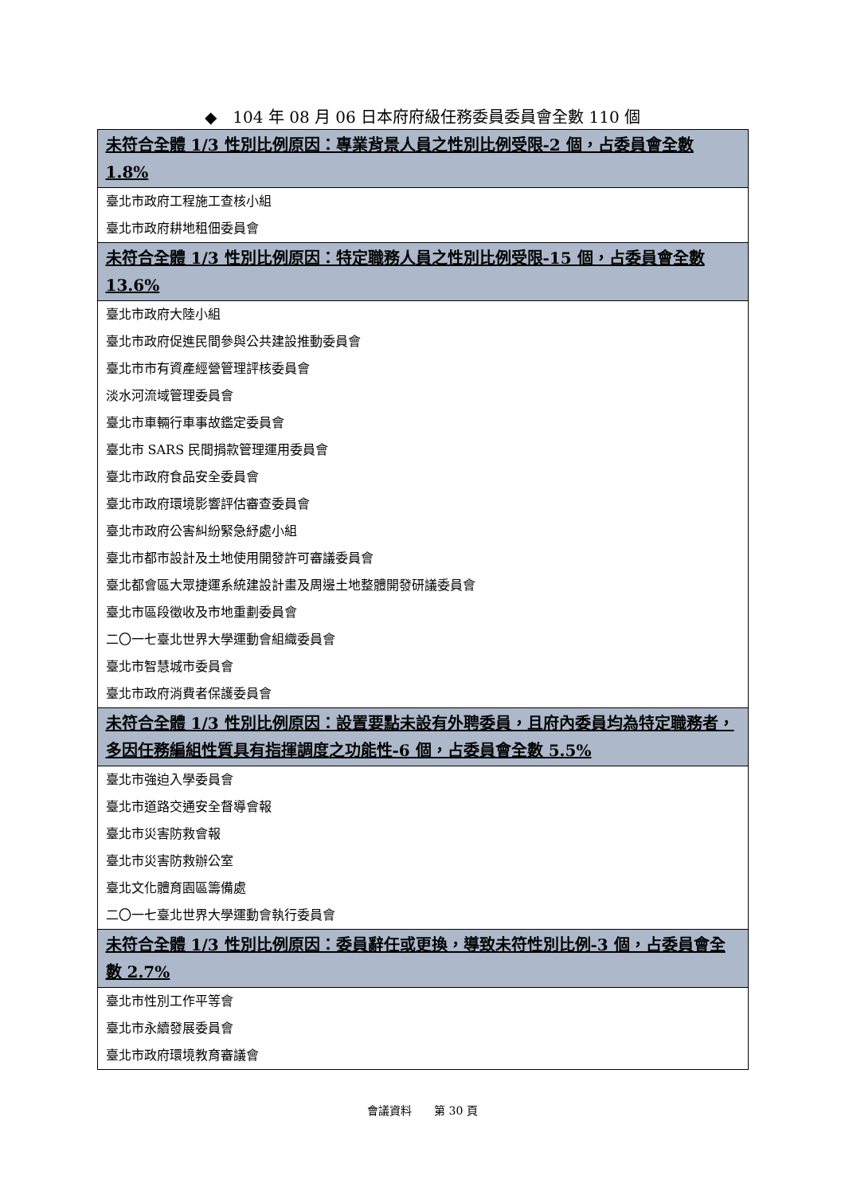◆　104 年 08 月 06 日本府府級任務委員委員會全數 110 個
| 未符合全體 1/3 性別比例原因：專業背景人員之性別比例受限-2 個，占委員會全數 1.8% |
| --- |
| 臺北市政府工程施工查核小組 |
| 臺北市政府耕地租佃委員會 |
| 未符合全體 1/3 性別比例原因：特定職務人員之性別比例受限-15 個，占委員會全數 13.6% |
| 臺北市政府大陸小組 |
| 臺北市政府促進民間參與公共建設推動委員會 |
| 臺北市市有資產經營管理評核委員會 |
| 淡水河流域管理委員會 |
| 臺北市車輛行車事故鑑定委員會 |
| 臺北市 SARS 民間捐款管理運用委員會 |
| 臺北市政府食品安全委員會 |
| 臺北市政府環境影響評估審查委員會 |
| 臺北市政府公害糾紛緊急紓處小組 |
| 臺北市都市設計及土地使用開發許可審議委員會 |
| 臺北都會區大眾捷運系統建設計畫及周邊土地整體開發研議委員會 |
| 臺北市區段徵收及市地重劃委員會 |
| 二〇一七臺北世界大學運動會組織委員會 |
| 臺北市智慧城市委員會 |
| 臺北市政府消費者保護委員會 |
| 未符合全體 1/3 性別比例原因：設置要點未設有外聘委員，且府內委員均為特定職務者，多因任務編組性質具有指揮調度之功能性-6 個，占委員會全數 5.5% |
| 臺北市強迫入學委員會 |
| 臺北市道路交通安全督導會報 |
| 臺北市災害防救會報 |
| 臺北市災害防救辦公室 |
| 臺北文化體育園區籌備處 |
| 二〇一七臺北世界大學運動會執行委員會 |
| 未符合全體 1/3 性別比例原因：委員辭任或更換，導致未符性別比例-3 個，占委員會全數 2.7% |
| 臺北市性別工作平等會 |
| 臺北市永續發展委員會 |
| 臺北市政府環境教育審議會 |
會議資料　　第 30 頁